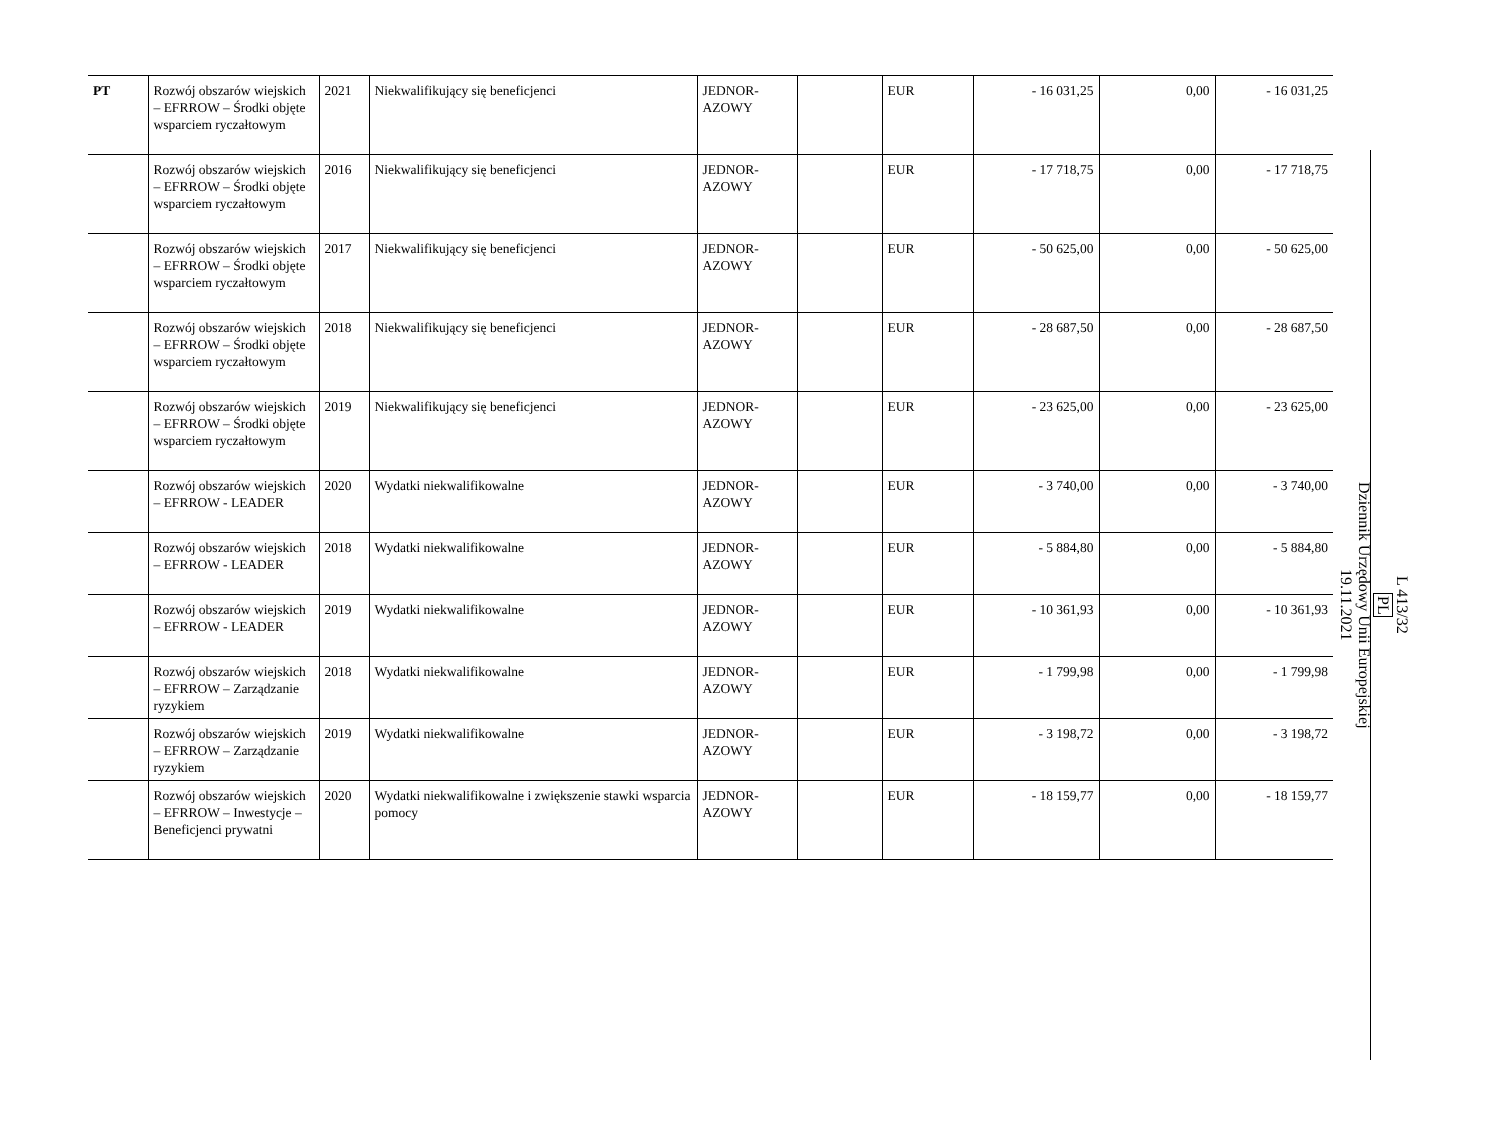| PT | Rozwój obszarów wiejskich – EFRROW – Środki objęte wsparciem ryczałtowym | 2021 | Niekwalifikujący się beneficjenci | JEDNOR-AZOWY | | EUR | - 16 031,25 | 0,00 | - 16 031,25 |
| | Rozwój obszarów wiejskich – EFRROW – Środki objęte wsparciem ryczałtowym | 2016 | Niekwalifikujący się beneficjenci | JEDNOR-AZOWY | | EUR | - 17 718,75 | 0,00 | - 17 718,75 |
| | Rozwój obszarów wiejskich – EFRROW – Środki objęte wsparciem ryczałtowym | 2017 | Niekwalifikujący się beneficjenci | JEDNOR-AZOWY | | EUR | - 50 625,00 | 0,00 | - 50 625,00 |
| | Rozwój obszarów wiejskich – EFRROW – Środki objęte wsparciem ryczałtowym | 2018 | Niekwalifikujący się beneficjenci | JEDNOR-AZOWY | | EUR | - 28 687,50 | 0,00 | - 28 687,50 |
| | Rozwój obszarów wiejskich – EFRROW – Środki objęte wsparciem ryczałtowym | 2019 | Niekwalifikujący się beneficjenci | JEDNOR-AZOWY | | EUR | - 23 625,00 | 0,00 | - 23 625,00 |
| | Rozwój obszarów wiejskich – EFRROW - LEADER | 2020 | Wydatki niekwalifikowalne | JEDNOR-AZOWY | | EUR | - 3 740,00 | 0,00 | - 3 740,00 |
| | Rozwój obszarów wiejskich – EFRROW - LEADER | 2018 | Wydatki niekwalifikowalne | JEDNOR-AZOWY | | EUR | - 5 884,80 | 0,00 | - 5 884,80 |
| | Rozwój obszarów wiejskich – EFRROW - LEADER | 2019 | Wydatki niekwalifikowalne | JEDNOR-AZOWY | | EUR | - 10 361,93 | 0,00 | - 10 361,93 |
| | Rozwój obszarów wiejskich – EFRROW – Zarządzanie ryzykiem | 2018 | Wydatki niekwalifikowalne | JEDNOR-AZOWY | | EUR | - 1 799,98 | 0,00 | - 1 799,98 |
| | Rozwój obszarów wiejskich – EFRROW – Zarządzanie ryzykiem | 2019 | Wydatki niekwalifikowalne | JEDNOR-AZOWY | | EUR | - 3 198,72 | 0,00 | - 3 198,72 |
| | Rozwój obszarów wiejskich – EFRROW – Inwestycje – Beneficjenci prywatni | 2020 | Wydatki niekwalifikowalne i zwiększenie stawki wsparcia pomocy | JEDNOR-AZOWY | | EUR | - 18 159,77 | 0,00 | - 18 159,77 |
L 413/32
PL
Dziennik Urzędowy Unii Europejskiej
19.11.2021